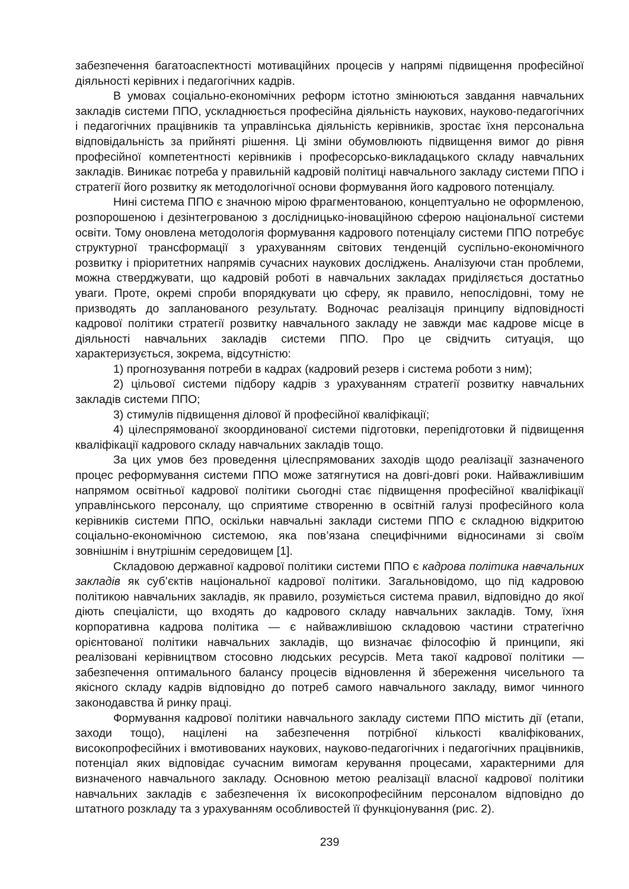забезпечення багатоаспектності мотиваційних процесів у напрямі підвищення професійної діяльності керівних і педагогічних кадрів.
В умовах соціально-економічних реформ істотно змінюються завдання навчальних закладів системи ППО, ускладнюється професійна діяльність наукових, науково-педагогічних і педагогічних працівників та управлінська діяльність керівників, зростає їхня персональна відповідальність за прийняті рішення. Ці зміни обумовлюють підвищення вимог до рівня професійної компетентності керівників і професорсько-викладацького складу навчальних закладів. Виникає потреба у правильній кадровій політиці навчального закладу системи ППО і стратегії його розвитку як методологічної основи формування його кадрового потенціалу.
Нині система ППО є значною мірою фрагментованою, концептуально не оформленою, розпорошеною і дезінтегрованою з дослідницько-іноваційною сферою національної системи освіти. Тому оновлена методологія формування кадрового потенціалу системи ППО потребує структурної трансформації з урахуванням світових тенденцій суспільно-економічного розвитку і пріоритетних напрямів сучасних наукових досліджень. Аналізуючи стан проблеми, можна стверджувати, що кадровій роботі в навчальних закладах приділяється достатньо уваги. Проте, окремі спроби впорядкувати цю сферу, як правило, непослідовні, тому не призводять до запланованого результату. Водночас реалізація принципу відповідності кадрової політики стратегії розвитку навчального закладу не завжди має кадрове місце в діяльності навчальних закладів системи ППО. Про це свідчить ситуація, що характеризується, зокрема, відсутністю:
1) прогнозування потреби в кадрах (кадровий резерв і система роботи з ним);
2) цільової системи підбору кадрів з урахуванням стратегії розвитку навчальних закладів системи ППО;
3) стимулів підвищення ділової й професійної кваліфікації;
4) цілеспрямованої зкоординованої системи підготовки, перепідготовки й підвищення кваліфікації кадрового складу навчальних закладів тощо.
За цих умов без проведення цілеспрямованих заходів щодо реалізації зазначеного процес реформування системи ППО може затягнутися на довгі-довгі роки. Найважливішим напрямом освітньої кадрової політики сьогодні стає підвищення професійної кваліфікації управлінського персоналу, що сприятиме створенню в освітній галузі професійного кола керівників системи ППО, оскільки навчальні заклади системи ППО є складною відкритою соціально-економічною системою, яка пов’язана специфічними відносинами зі своїм зовнішнім і внутрішнім середовищем [1].
Складовою державної кадрової політики системи ППО є кадрова політика навчальних закладів як суб’єктів національної кадрової політики. Загальновідомо, що під кадровою політикою навчальних закладів, як правило, розуміється система правил, відповідно до якої діють спеціалісти, що входять до кадрового складу навчальних закладів. Тому, їхня корпоративна кадрова політика — є найважливішою складовою частини стратегічно орієнтованої політики навчальних закладів, що визначає філософію й принципи, які реалізовані керівництвом стосовно людських ресурсів. Мета такої кадрової політики — забезпечення оптимального балансу процесів відновлення й збереження чисельного та якісного складу кадрів відповідно до потреб самого навчального закладу, вимог чинного законодавства й ринку праці.
Формування кадрової політики навчального закладу системи ППО містить дії (етапи, заходи тощо), націлені на забезпечення потрібної кількості кваліфікованих, високопрофесійних і вмотивованих наукових, науково-педагогічних і педагогічних працівників, потенціал яких відповідає сучасним вимогам керування процесами, характерними для визначеного навчального закладу. Основною метою реалізації власної кадрової політики навчальних закладів є забезпечення їх високопрофесійним персоналом відповідно до штатного розкладу та з урахуванням особливостей її функціонування (рис. 2).
239